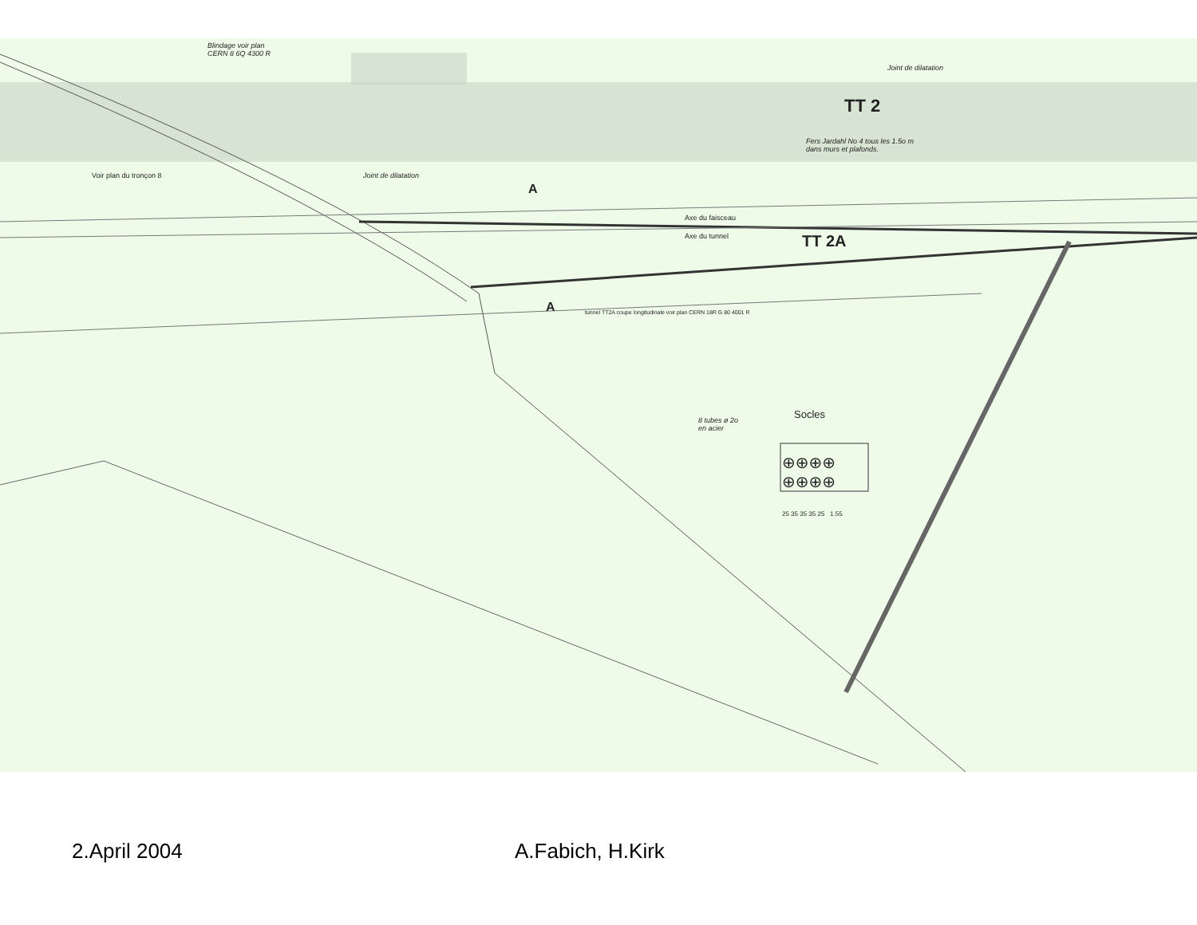Blindage voir plan
CERN 8 6Q 4300 R
TT 2
Fers Jardahl No 4 tous les 1.5o m
dans murs et plafonds.
Voir plan du tronçon 8 Joint de dilatation
Joint de dilatation
A
Axe du faisceau
Axe du tunnel TT 2A
A
tunnel TT2A coupe longitudinale voir plan CERN 18R G 80 4001 R
Socles
8 tubes ø 2o
en acier
⊕⊕⊕⊕
⊕⊕⊕⊕
25 35 35 35 25 1.55
2.April 2004 A.Fabich, H.Kirk